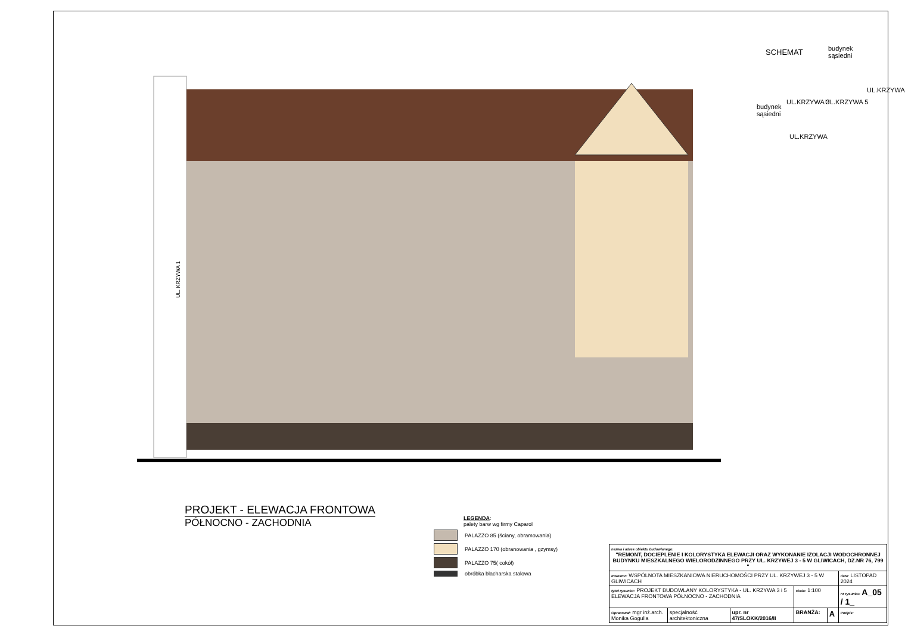UL. KRZYWA 1
SCHEMAT
budynek
sąsiedni
budynek
sąsiedni
UL.KRZYWA 3 UL.KRZYWA 5
UL.KRZYWA
UL.KRZYWA
PROJEKT - ELEWACJA FRONTOWA
PÓŁNOCNO - ZACHODNIA
LEGENDA:
palety barw wg firmy Caparol
PALAZZO 85 (ściany, obramowania)
PALAZZO 170 (obranowania , gzymsy)
PALAZZO 75( cokół)
obróbka blacharska stalowa
| nazwa i adres obiektu budowlanego: "REMONT, DOCIEPLENIE I KOLORYSTYKA ELEWACJI ORAZ WYKONANIE IZOLACJI WODOCHRONNEJ BUDYNKU MIESZKALNEGO WIELORODZINNEGO PRZY UL. KRZYWEJ 3 - 5 W GLIWICACH, DZ.NR 76, 799 " | | | | | |
| Inwestor: WSPÓLNOTA MIESZKANIOWA NIERUCHOMOŚCI PRZY UL. KRZYWEJ 3 - 5 W GLIWICACH | | | | | data: LISTOPAD 2024 |
| tytuł rysunku: PROJEKT BUDOWLANY KOLORYSTYKA - UL. KRZYWA 3 i 5 ELEWACJA FRONTOWA PÓŁNOCNO - ZACHODNIA | | | skala: 1:100 | | nr rysunku: A_05 / 1_ |
| Opracował: mgr inż.arch. Monika Gogulla | specjalność architektoniczna | upr. nr 47/SLOKK/2016/II | BRANŻA: | A | Podpis: |